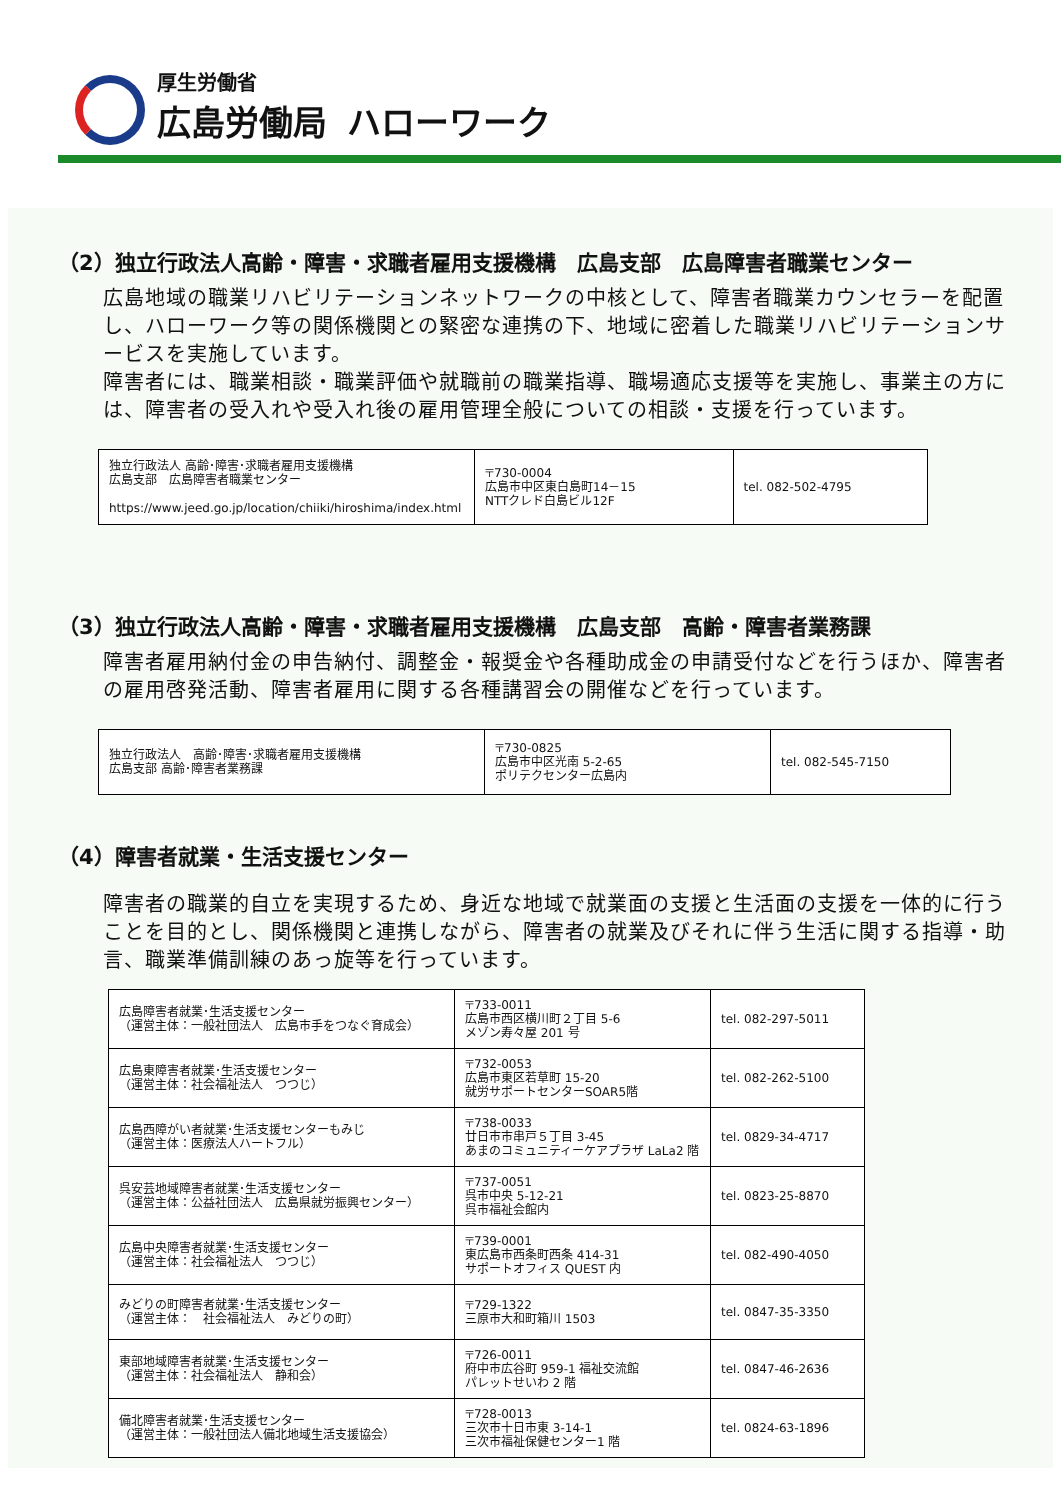厚生労働省
広島労働局
ハローワーク
（2）独立行政法人高齢・障害・求職者雇用支援機構　広島支部　広島障害者職業センター
広島地域の職業リハビリテーションネットワークの中核として、障害者職業カウンセラーを配置し、ハローワーク等の関係機関との緊密な連携の下、地域に密着した職業リハビリテーションサービスを実施しています。
障害者には、職業相談・職業評価や就職前の職業指導、職場適応支援等を実施し、事業主の方には、障害者の受入れや受入れ後の雇用管理全般についての相談・支援を行っています。
| 独立行政法人 高齢･障害･求職者雇用支援機構 広島支部 広島障害者職業センター https://www.jeed.go.jp/location/chiiki/hiroshima/index.html | 〒730-0004 広島市中区東白島町14－15 NTTクレド白島ビル12F | tel. 082-502-4795 |
（3）独立行政法人高齢・障害・求職者雇用支援機構　広島支部　高齢・障害者業務課
障害者雇用納付金の申告納付、調整金・報奨金や各種助成金の申請受付などを行うほか、障害者の雇用啓発活動、障害者雇用に関する各種講習会の開催などを行っています。
| 独立行政法人 高齢･障害･求職者雇用支援機構 広島支部 高齢･障害者業務課 | 〒730-0825 広島市中区光南 5-2-65 ポリテクセンター広島内 | tel. 082-545-7150 |
（4）障害者就業・生活支援センター
障害者の職業的自立を実現するため、身近な地域で就業面の支援と生活面の支援を一体的に行うことを目的とし、関係機関と連携しながら、障害者の就業及びそれに伴う生活に関する指導・助言、職業準備訓練のあっ旋等を行っています。
| 広島障害者就業･生活支援センター （運営主体：一般社団法人 広島市手をつなぐ育成会） | 〒733-0011 広島市西区横川町２丁目 5-6 メゾン寿々屋 201 号 | tel. 082-297-5011 |
| 広島東障害者就業･生活支援センター （運営主体：社会福祉法人 つつじ） | 〒732-0053 広島市東区若草町 15-20 就労サポートセンターSOAR5階 | tel. 082-262-5100 |
| 広島西障がい者就業･生活支援センターもみじ （運営主体：医療法人ハートフル） | 〒738-0033 廿日市市串戸５丁目 3-45 あまのコミュニティーケアプラザ LaLa2 階 | tel. 0829-34-4717 |
| 呉安芸地域障害者就業･生活支援センター （運営主体：公益社団法人 広島県就労振興センター） | 〒737-0051 呉市中央 5-12-21 呉市福祉会館内 | tel. 0823-25-8870 |
| 広島中央障害者就業･生活支援センター （運営主体：社会福祉法人 つつじ） | 〒739-0001 東広島市西条町西条 414-31 サポートオフィス QUEST 内 | tel. 082-490-4050 |
| みどりの町障害者就業･生活支援センター （運営主体： 社会福祉法人 みどりの町） | 〒729-1322 三原市大和町箱川 1503 | tel. 0847-35-3350 |
| 東部地域障害者就業･生活支援センター （運営主体：社会福祉法人 静和会） | 〒726-0011 府中市広谷町 959-1 福祉交流館 パレットせいわ 2 階 | tel. 0847-46-2636 |
| 備北障害者就業･生活支援センター （運営主体：一般社団法人備北地域生活支援協会） | 〒728-0013 三次市十日市東 3-14-1 三次市福祉保健センター1 階 | tel. 0824-63-1896 |